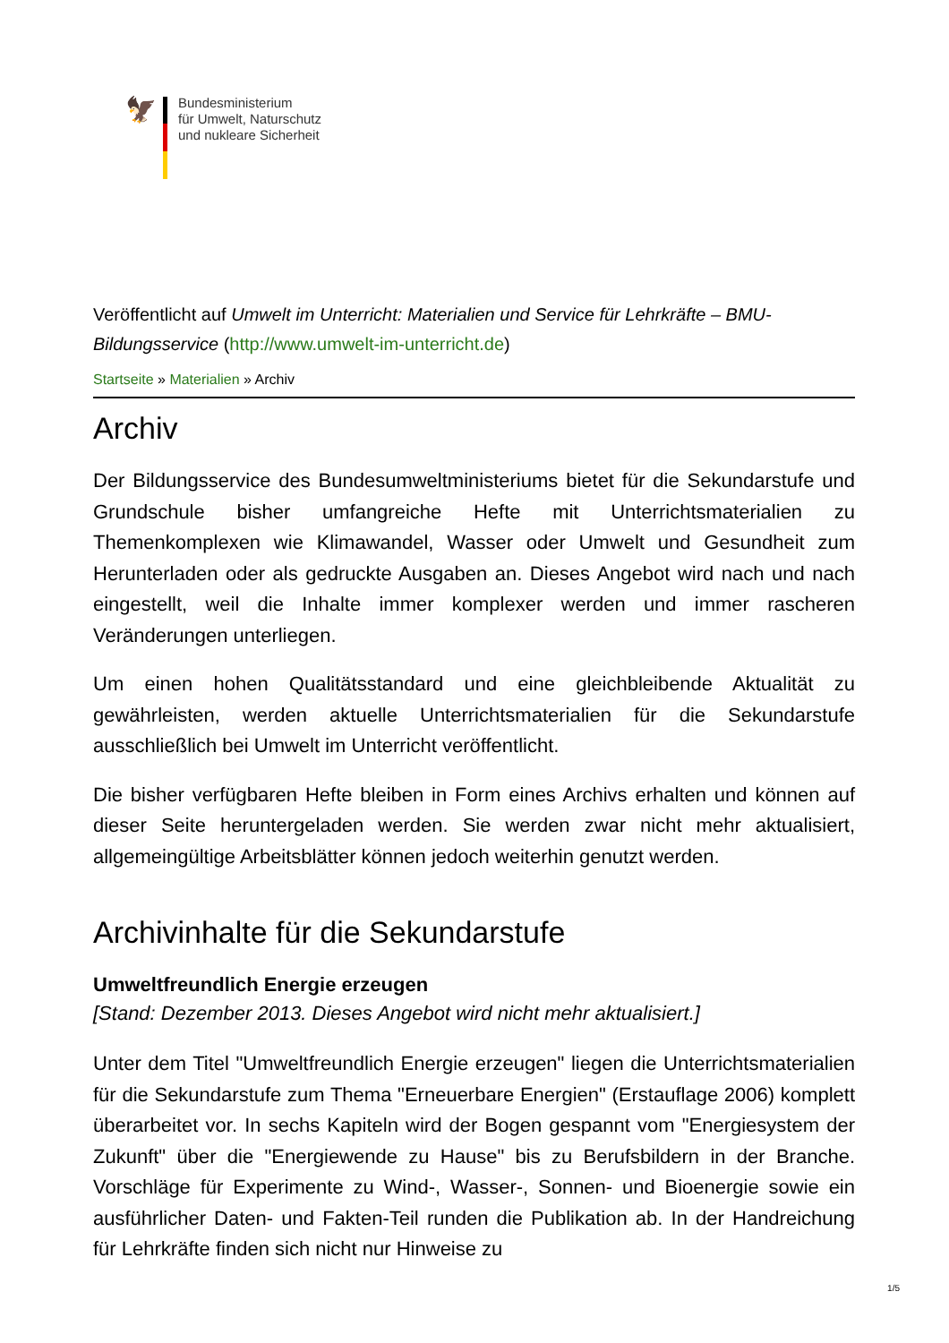🦅
Bundesministerium
für Umwelt, Naturschutz
und nukleare Sicherheit
Veröffentlicht auf Umwelt im Unterricht: Materialien und Service für Lehrkräfte – BMU-Bildungsservice (http://www.umwelt-im-unterricht.de)
Startseite » Materialien » Archiv
Archiv
Der Bildungsservice des Bundesumweltministeriums bietet für die Sekundarstufe und Grundschule bisher umfangreiche Hefte mit Unterrichtsmaterialien zu Themenkomplexen wie Klimawandel, Wasser oder Umwelt und Gesundheit zum Herunterladen oder als gedruckte Ausgaben an. Dieses Angebot wird nach und nach eingestellt, weil die Inhalte immer komplexer werden und immer rascheren Veränderungen unterliegen.
Um einen hohen Qualitätsstandard und eine gleichbleibende Aktualität zu gewährleisten, werden aktuelle Unterrichtsmaterialien für die Sekundarstufe ausschließlich bei Umwelt im Unterricht veröffentlicht.
Die bisher verfügbaren Hefte bleiben in Form eines Archivs erhalten und können auf dieser Seite heruntergeladen werden. Sie werden zwar nicht mehr aktualisiert, allgemeingültige Arbeitsblätter können jedoch weiterhin genutzt werden.
Archivinhalte für die Sekundarstufe
Umweltfreundlich Energie erzeugen
[Stand: Dezember 2013. Dieses Angebot wird nicht mehr aktualisiert.]
Unter dem Titel "Umweltfreundlich Energie erzeugen" liegen die Unterrichtsmaterialien für die Sekundarstufe zum Thema "Erneuerbare Energien" (Erstauflage 2006) komplett überarbeitet vor. In sechs Kapiteln wird der Bogen gespannt vom "Energiesystem der Zukunft" über die "Energiewende zu Hause" bis zu Berufsbildern in der Branche. Vorschläge für Experimente zu Wind-, Wasser-, Sonnen- und Bioenergie sowie ein ausführlicher Daten- und Fakten-Teil runden die Publikation ab. In der Handreichung für Lehrkräfte finden sich nicht nur Hinweise zu
1/5